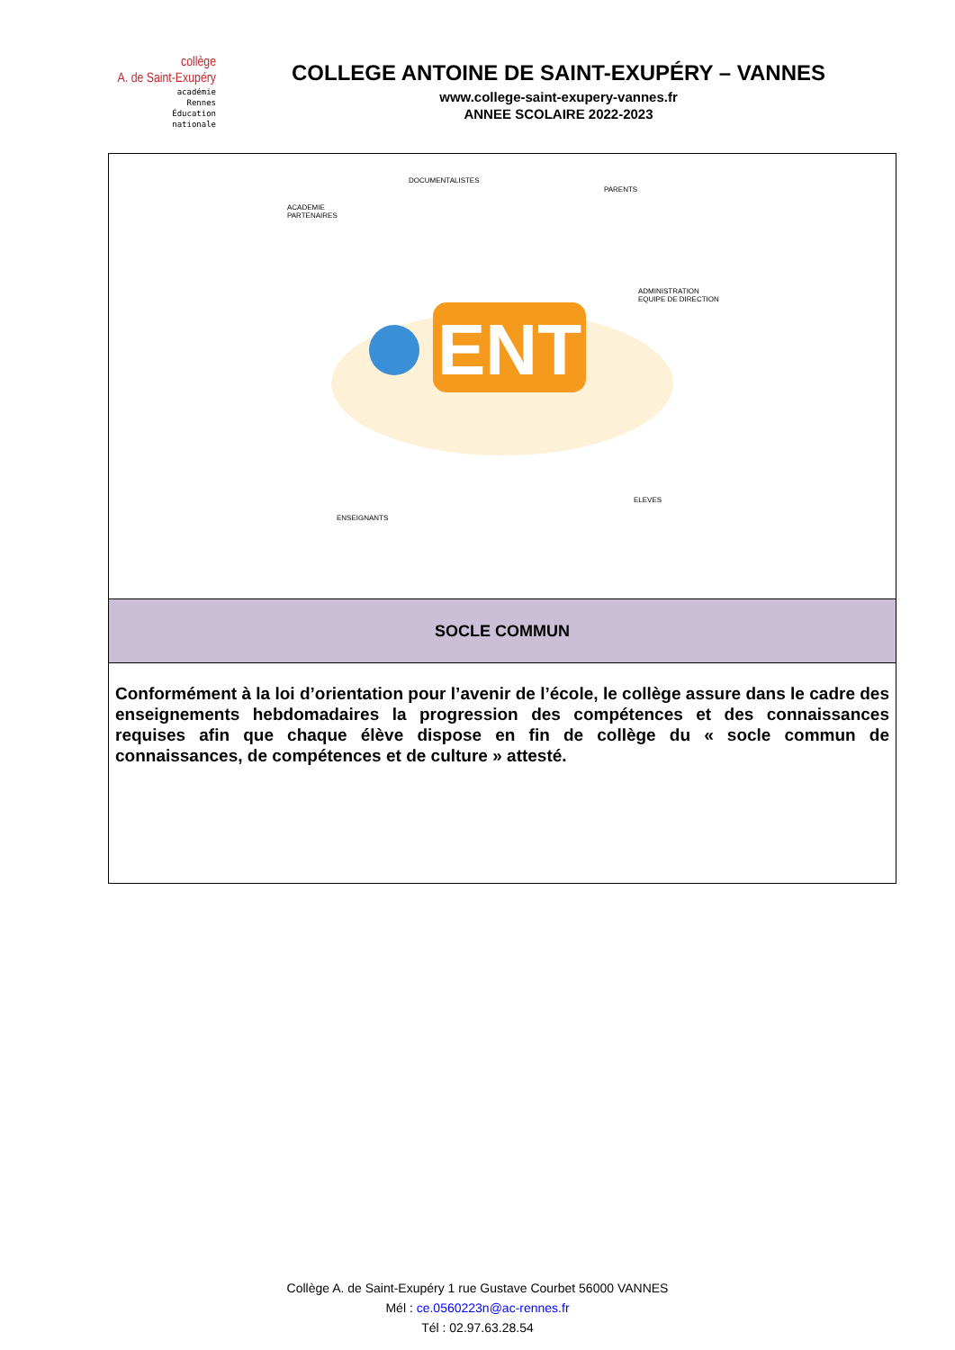collège
A. de Saint-Exupéry
académie
Rennes
Éducation
nationale
COLLEGE ANTOINE DE SAINT-EXUPÉRY – VANNES
www.college-saint-exupery-vannes.fr
ANNEE SCOLAIRE 2022-2023
| ENT DOCUMENTALISTES PARENTS ACADEMIE PARTENAIRES ADMINISTRATION EQUIPE DE DIRECTION ELEVES ENSEIGNANTS |
| SOCLE COMMUN |
| Conformément à la loi d’orientation pour l’avenir de l’école, le collège assure dans le cadre des enseignements hebdomadaires la progression des compétences et des connaissances requises afin que chaque élève dispose en fin de collège du « socle commun de connaissances, de compétences et de culture » attesté. |
Collège A. de Saint-Exupéry 1 rue Gustave Courbet 56000 VANNES
Mél : ce.0560223n@ac-rennes.fr
Tél : 02.97.63.28.54